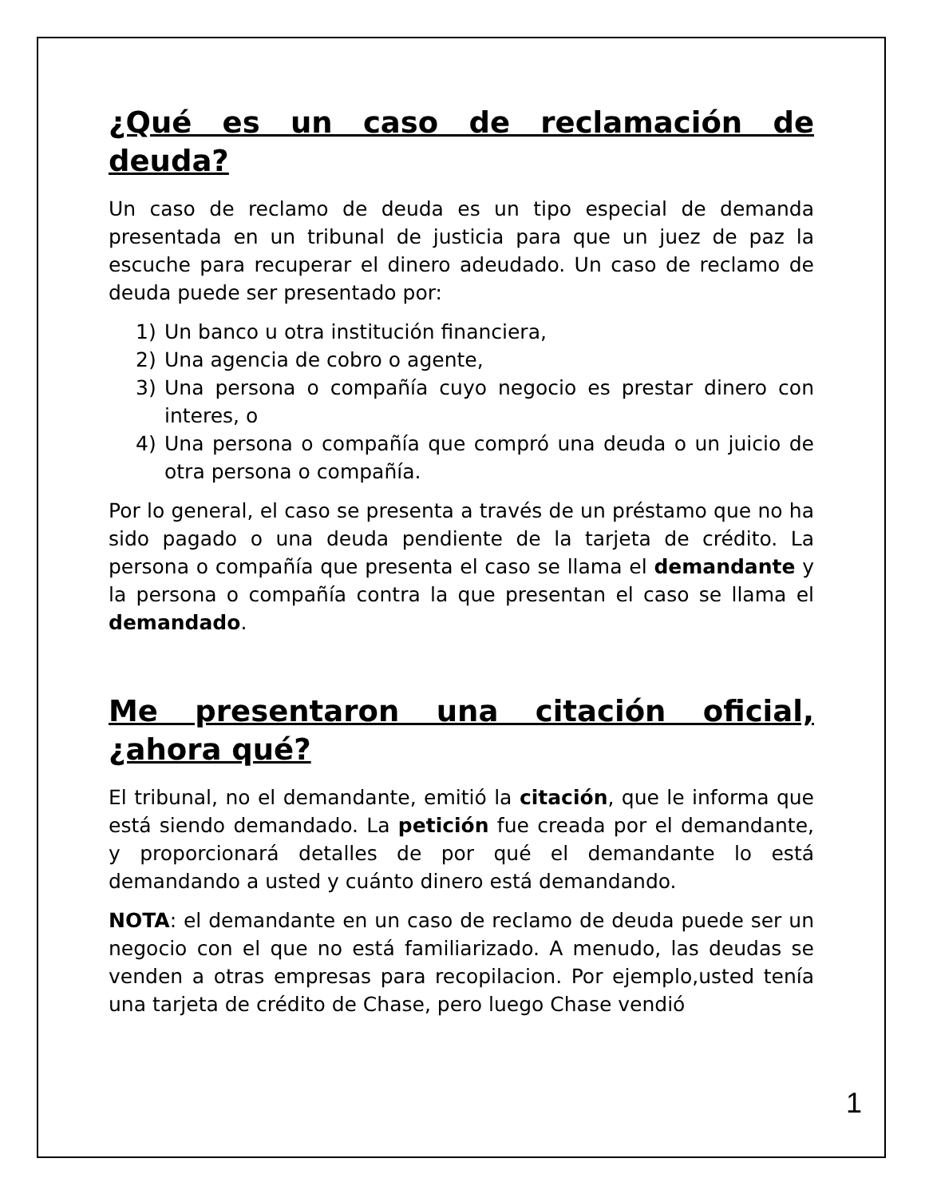¿Qué es un caso de reclamación de deuda?
Un caso de reclamo de deuda es un tipo especial de demanda presentada en un tribunal de justicia para que un juez de paz la escuche para recuperar el dinero adeudado. Un caso de reclamo de deuda puede ser presentado por:
1) Un banco u otra institución financiera,
2) Una agencia de cobro o agente,
3) Una persona o compañía cuyo negocio es prestar dinero con interes, o
4) Una persona o compañía que compró una deuda o un juicio de otra persona o compañía.
Por lo general, el caso se presenta a través de un préstamo que no ha sido pagado o una deuda pendiente de la tarjeta de crédito. La persona o compañía que presenta el caso se llama el demandante y la persona o compañía contra la que presentan el caso se llama el demandado.
Me presentaron una citación oficial, ¿ahora qué?
El tribunal, no el demandante, emitió la citación, que le informa que está siendo demandado. La petición fue creada por el demandante, y proporcionará detalles de por qué el demandante lo está demandando a usted y cuánto dinero está demandando.
NOTA: el demandante en un caso de reclamo de deuda puede ser un negocio con el que no está familiarizado. A menudo, las deudas se venden a otras empresas para recopilacion. Por ejemplo,usted tenía una tarjeta de crédito de Chase, pero luego Chase vendió
1